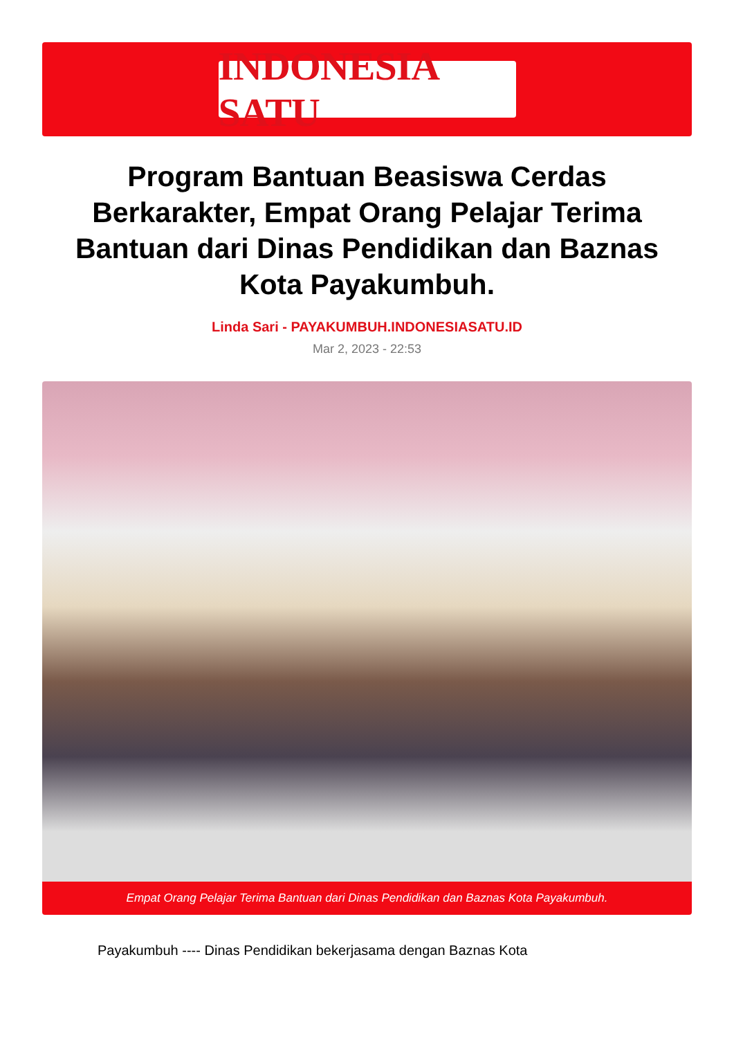INDONESIA SATU
Program Bantuan Beasiswa Cerdas Berkarakter, Empat Orang Pelajar Terima Bantuan dari Dinas Pendidikan dan Baznas Kota Payakumbuh.
Linda Sari - PAYAKUMBUH.INDONESIASATU.ID
Mar 2, 2023 - 22:53
Empat Orang Pelajar Terima Bantuan dari Dinas Pendidikan dan Baznas Kota Payakumbuh.
Payakumbuh ---- Dinas Pendidikan bekerjasama dengan Baznas Kota